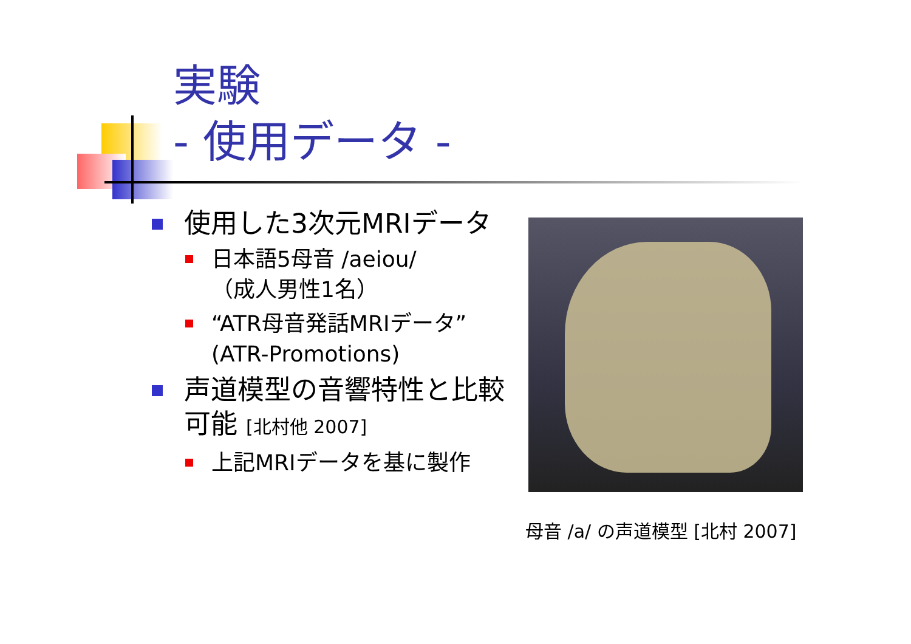実験
- 使用データ -
使用した3次元MRIデータ
日本語5母音 /aeiou/
（成人男性1名）
“ATR母音発話MRIデータ” (ATR-Promotions)
声道模型の音響特性と比較可能 [北村他 2007]
上記MRIデータを基に製作
母音 /a/ の声道模型 [北村 2007]